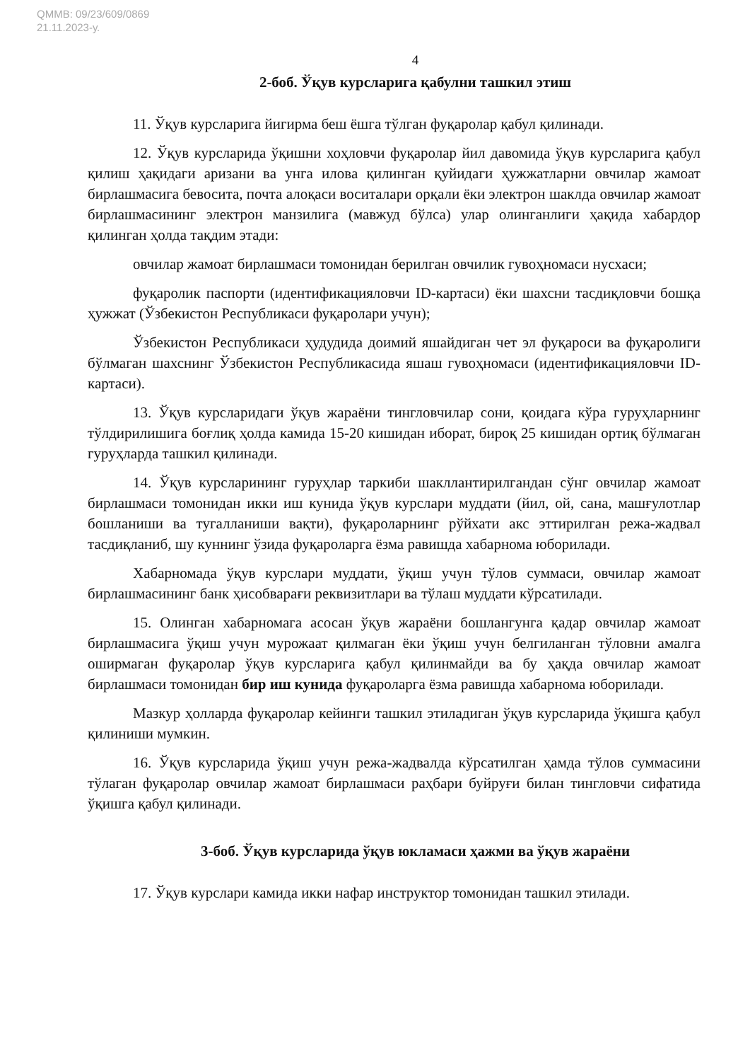QMMB: 09/23/609/0869
21.11.2023-у.
4
2-боб. Ўқув курсларига қабулни ташкил этиш
11. Ўқув курсларига йигирма беш ёшга тўлган фуқаролар қабул қилинади.
12. Ўқув курсларида ўқишни хоҳловчи фуқаролар йил давомида ўқув курсларига қабул қилиш ҳақидаги аризани ва унга илова қилинган қуйидаги ҳужжатларни овчилар жамоат бирлашмасига бевосита, почта алоқаси воситалари орқали ёки электрон шаклда овчилар жамоат бирлашмасининг электрон манзилига (мавжуд бўлса) улар олинганлиги ҳақида хабардор қилинган ҳолда тақдим этади:
овчилар жамоат бирлашмаси томонидан берилган овчилик гувоҳномаси нусхаси;
фуқаролик паспорти (идентификацияловчи ID-картаси) ёки шахсни тасдиқловчи бошқа ҳужжат (Ўзбекистон Республикаси фуқаролари учун);
Ўзбекистон Республикаси ҳудудида доимий яшайдиган чет эл фуқароси ва фуқаролиги бўлмаган шахснинг Ўзбекистон Республикасида яшаш гувоҳномаси (идентификацияловчи ID-картаси).
13. Ўқув курсларидаги ўқув жараёни тингловчилар сони, қоидага кўра гуруҳларнинг тўлдирилишига боғлиқ ҳолда камида 15-20 кишидан иборат, бироқ 25 кишидан ортиқ бўлмаган гуруҳларда ташкил қилинади.
14. Ўқув курсларининг гуруҳлар таркиби шакллантирилгандан сўнг овчилар жамоат бирлашмаси томонидан икки иш кунида ўқув курслари муддати (йил, ой, сана, машғулотлар бошланиши ва тугалланиши вақти), фуқароларнинг рўйхати акс эттирилган режа-жадвал тасдиқланиб, шу куннинг ўзида фуқароларга ёзма равишда хабарнома юборилади.
Хабарномада ўқув курслари муддати, ўқиш учун тўлов суммаси, овчилар жамоат бирлашмасининг банк ҳисобварағи реквизитлари ва тўлаш муддати кўрсатилади.
15. Олинган хабарномага асосан ўқув жараёни бошлангунга қадар овчилар жамоат бирлашмасига ўқиш учун мурожаат қилмаган ёки ўқиш учун белгиланган тўловни амалга оширмаган фуқаролар ўқув курсларига қабул қилинмайди ва бу ҳақда овчилар жамоат бирлашмаси томонидан бир иш кунида фуқароларга ёзма равишда хабарнома юборилади.
Мазкур ҳолларда фуқаролар кейинги ташкил этиладиган ўқув курсларида ўқишга қабул қилиниши мумкин.
16. Ўқув курсларида ўқиш учун режа-жадвалда кўрсатилган ҳамда тўлов суммасини тўлаган фуқаролар овчилар жамоат бирлашмаси раҳбари буйруғи билан тингловчи сифатида ўқишга қабул қилинади.
3-боб. Ўқув курсларида ўқув юкламаси ҳажми ва ўқув жараёни
17. Ўқув курслари камида икки нафар инструктор томонидан ташкил этилади.